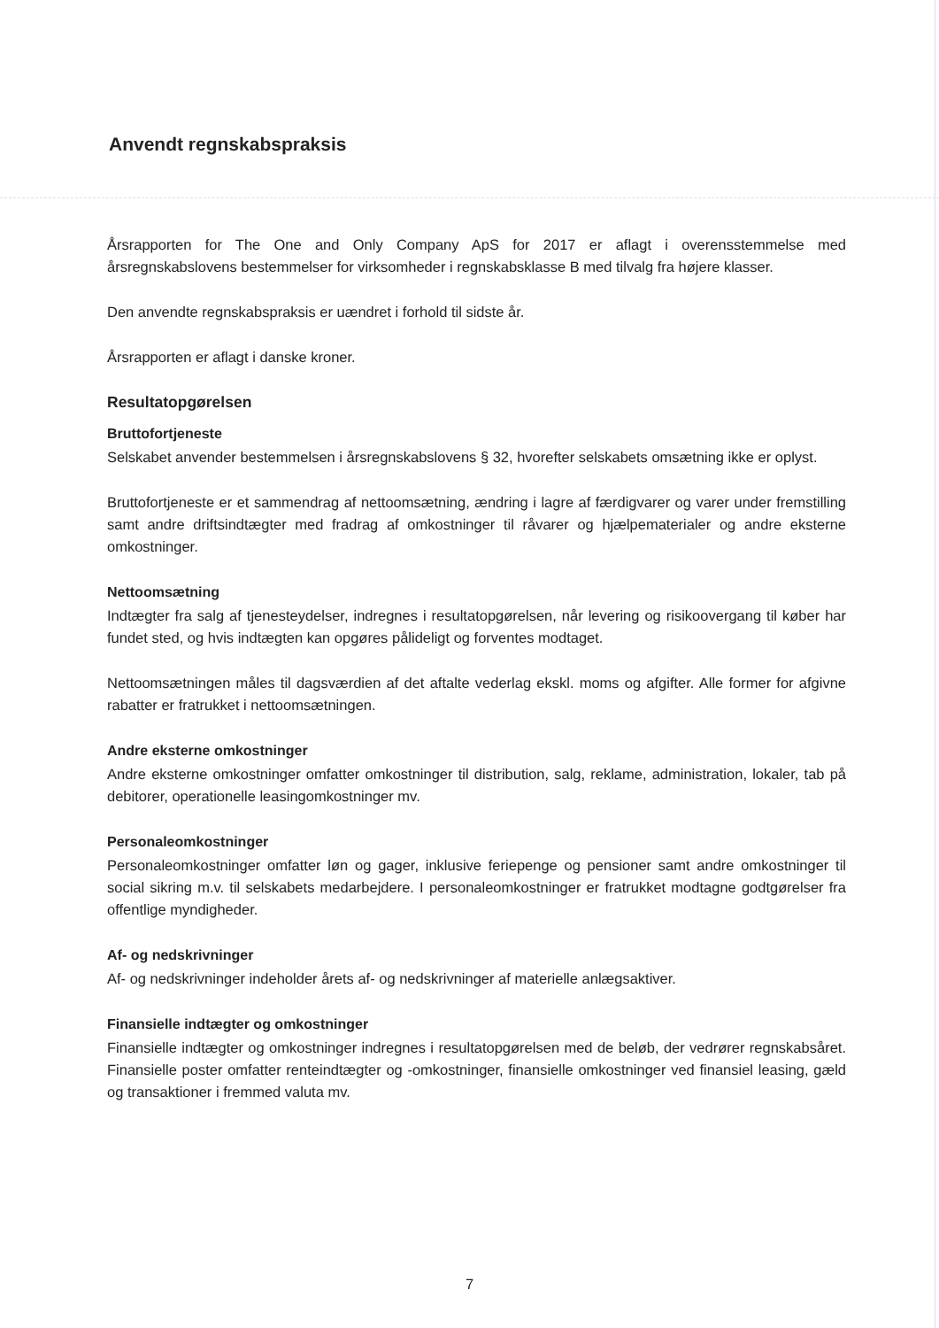Anvendt regnskabspraksis
Årsrapporten for The One and Only Company ApS for 2017 er aflagt i overensstemmelse med årsregnskabslovens bestemmelser for virksomheder i regnskabsklasse B med tilvalg fra højere klasser.
Den anvendte regnskabspraksis er uændret i forhold til sidste år.
Årsrapporten er aflagt i danske kroner.
Resultatopgørelsen
Bruttofortjeneste
Selskabet anvender bestemmelsen i årsregnskabslovens § 32, hvorefter selskabets omsætning ikke er oplyst.
Bruttofortjeneste er et sammendrag af nettoomsætning, ændring i lagre af færdigvarer og varer under fremstilling samt andre driftsindtægter med fradrag af omkostninger til råvarer og hjælpematerialer og andre eksterne omkostninger.
Nettoomsætning
Indtægter fra salg af tjenesteydelser, indregnes i resultatopgørelsen, når levering og risikoovergang til køber har fundet sted, og hvis indtægten kan opgøres pålideligt og forventes modtaget.
Nettoomsætningen måles til dagsværdien af det aftalte vederlag ekskl. moms og afgifter. Alle former for afgivne rabatter er fratrukket i nettoomsætningen.
Andre eksterne omkostninger
Andre eksterne omkostninger omfatter omkostninger til distribution, salg, reklame, administration, lokaler, tab på debitorer, operationelle leasingomkostninger mv.
Personaleomkostninger
Personaleomkostninger omfatter løn og gager, inklusive feriepenge og pensioner samt andre omkostninger til social sikring m.v. til selskabets medarbejdere. I personaleomkostninger er fratrukket modtagne godtgørelser fra offentlige myndigheder.
Af- og nedskrivninger
Af- og nedskrivninger indeholder årets af- og nedskrivninger af materielle anlægsaktiver.
Finansielle indtægter og omkostninger
Finansielle indtægter og omkostninger indregnes i resultatopgørelsen med de beløb, der vedrører regnskabsåret. Finansielle poster omfatter renteindtægter og -omkostninger, finansielle omkostninger ved finansiel leasing, gæld og transaktioner i fremmed valuta mv.
7